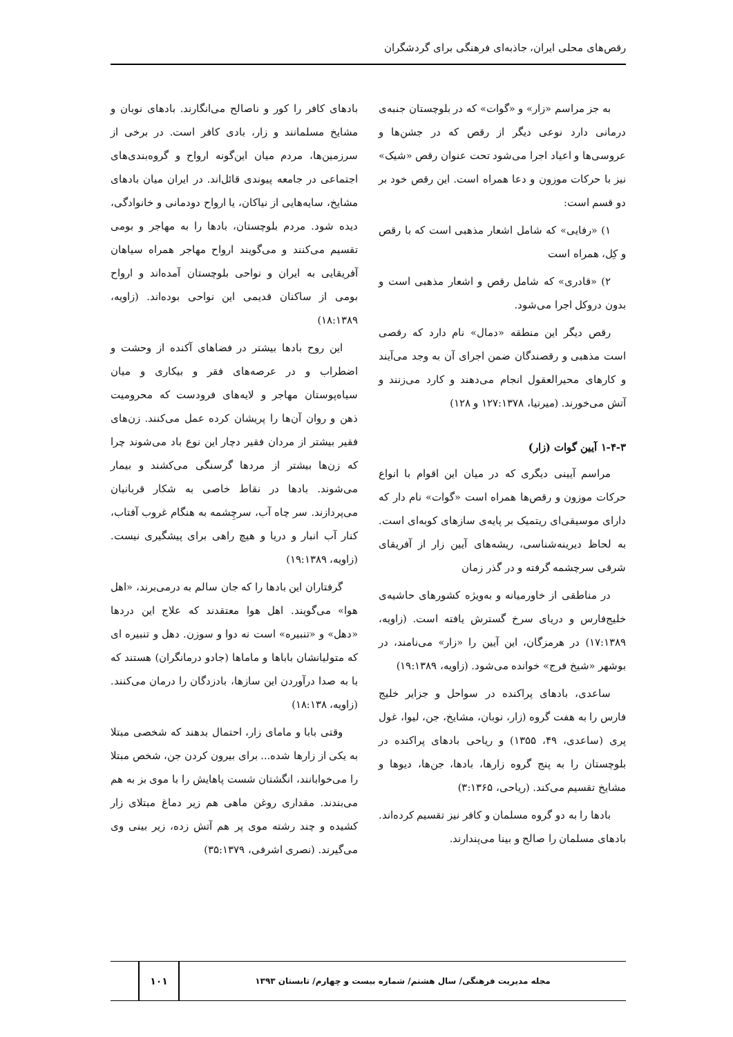رقص‌های محلی ایران، جاذبه‌ای فرهنگی برای گردشگران
به جز مراسم «زار» و «گوات» که در بلوچستان جنبه‌ی درمانی دارد نوعی دیگر از رقص که در جشن‌ها و عروسی‌ها و اعیاد اجرا می‌شود تحت عنوان رقص «شیک» نیز با حرکات موزون و دعا همراه است. این رقص خود بر دو قسم است:
۱) «رفایی» که شامل اشعار مذهبی است که با رقص و کِل، همراه است
۲) «قادری» که شامل رقص و اشعار مذهبی است و بدون دروکل اجرا می‌شود.
رقص دیگر این منطقه «دمال» نام دارد که رقصی است مذهبی و رقصندگان ضمن اجرای آن به وجد می‌آیند و کارهای محیرالعقول انجام می‌دهند و کارد می‌زنند و آتش می‌خورند. (میرنیا، ۱۲۷:۱۳۷۸ و ۱۲۸)
۱-۴-۳ آیین گوات (زار)
مراسم آیینی دیگری که در میان این اقوام با انواع حرکات موزون و رقص‌ها همراه است «گوات» نام دار که دارای موسیقی‌ای ریتمیک بر پایه‌ی سازهای کوبه‌ای است. به لحاظ دیرینه‌شناسی، ریشه‌های آیین زار از آفریقای شرقی سرچشمه گرفته و در گذر زمان
در مناطقی از خاورمیانه و به‌ویژه کشورهای حاشیه‌ی خلیج‌فارس و دریای سرخ گسترش یافته است. (زاویه، ۱۷:۱۳۸۹) در هرمزگان، این آیین را «زار» می‌نامند، در بوشهر «شیخ فرج» خوانده می‌شود. (زاویه، ۱۹:۱۳۸۹)
ساعدی، بادهای پراکنده در سواحل و جزایر خلیج فارس را به هفت گروه (زار، نوبان، مشایخ، جن، لیوا، غول پری (ساعدی، ۴۹، ۱۳۵۵) و ریاحی بادهای پراکنده در بلوچستان را به پنج گروه زارها، بادها، جن‌ها، دیوها و مشایخ تقسیم می‌کند. (ریاحی، ۳:۱۳۶۵)
بادها را به دو گروه مسلمان و کافر نیز تقسیم کرده‌اند. بادهای مسلمان را صالح و بینا می‌پندارند.
بادهای کافر را کور و ناصالح می‌انگارند. بادهای نوبان و مشایخ مسلمانند و زار، بادی کافر است. در برخی از سرزمین‌ها، مردم میان این‌گونه ارواح و گروه‌بندی‌های اجتماعی در جامعه پیوندی قائل‌اند. در ایران میان بادهای مشایخ، سایه‌هایی از نیاکان، یا ارواح دودمانی و خانوادگی، دیده شود. مردم بلوچستان، بادها را به مهاجر و بومی تقسیم می‌کنند و می‌گویند ارواح مهاجر همراه سیاهان آفریقایی به ایران و نواحی بلوچستان آمده‌اند و ارواح بومی از ساکنان قدیمی این نواحی بوده‌اند. (زاویه، ۱۸:۱۳۸۹)
این روح بادها بیشتر در فضاهای آکنده از وحشت و اضطراب و در عرصه‌های فقر و بیکاری و میان سیاه‌پوستان مهاجر و لایه‌های فرودست که محرومیت ذهن و روان آن‌ها را پریشان کرده عمل می‌کنند. زن‌های فقیر بیشتر از مردان فقیر دچار این نوع باد می‌شوند چرا که زن‌ها بیشتر از مردها گرسنگی می‌کشند و بیمار می‌شوند. بادها در نقاط خاصی به شکار قربانیان می‌پردازند. سر چاه آب، سرچِشمه به هنگام غروب آفتاب، کنار آب انبار و دریا و هیچ راهی برای پیشگیری نیست. (زاویه، ۱۹:۱۳۸۹)
گرفتاران این بادها را که جان سالم به درمی‌برند، «اهل هوا» می‌گویند. اهل هوا معتقدند که علاج این دردها «دهل» و «تنبیره» است نه دوا و سوزن. دهل و تنبیره ای که متولیانشان باباها و ماماها (جادو درمانگران) هستند که با به صدا درآوردن این سازها، بادزدگان را درمان می‌کنند. (زاویه، ۱۸:۱۳۸)
وقتی بابا و مامای زار، احتمال بدهند که شخصی مبتلا به یکی از زارها شده... برای بیرون کردن جن، شخص مبتلا را می‌خوابانند، انگشتان شست پاهایش را با موی بز به هم می‌بندند. مقداری روغن ماهی هم زیر دماغ مبتلای زار کشیده و چند رشته موی پر هم آتش زده، زیر بینی وی می‌گیرند. (نصری اشرفی، ۳۵:۱۳۷۹)
مجله مدیریت فرهنگی/ سال هشتم/ شماره بیست و چهارم/ تابستان ۱۳۹۳
۱۰۱